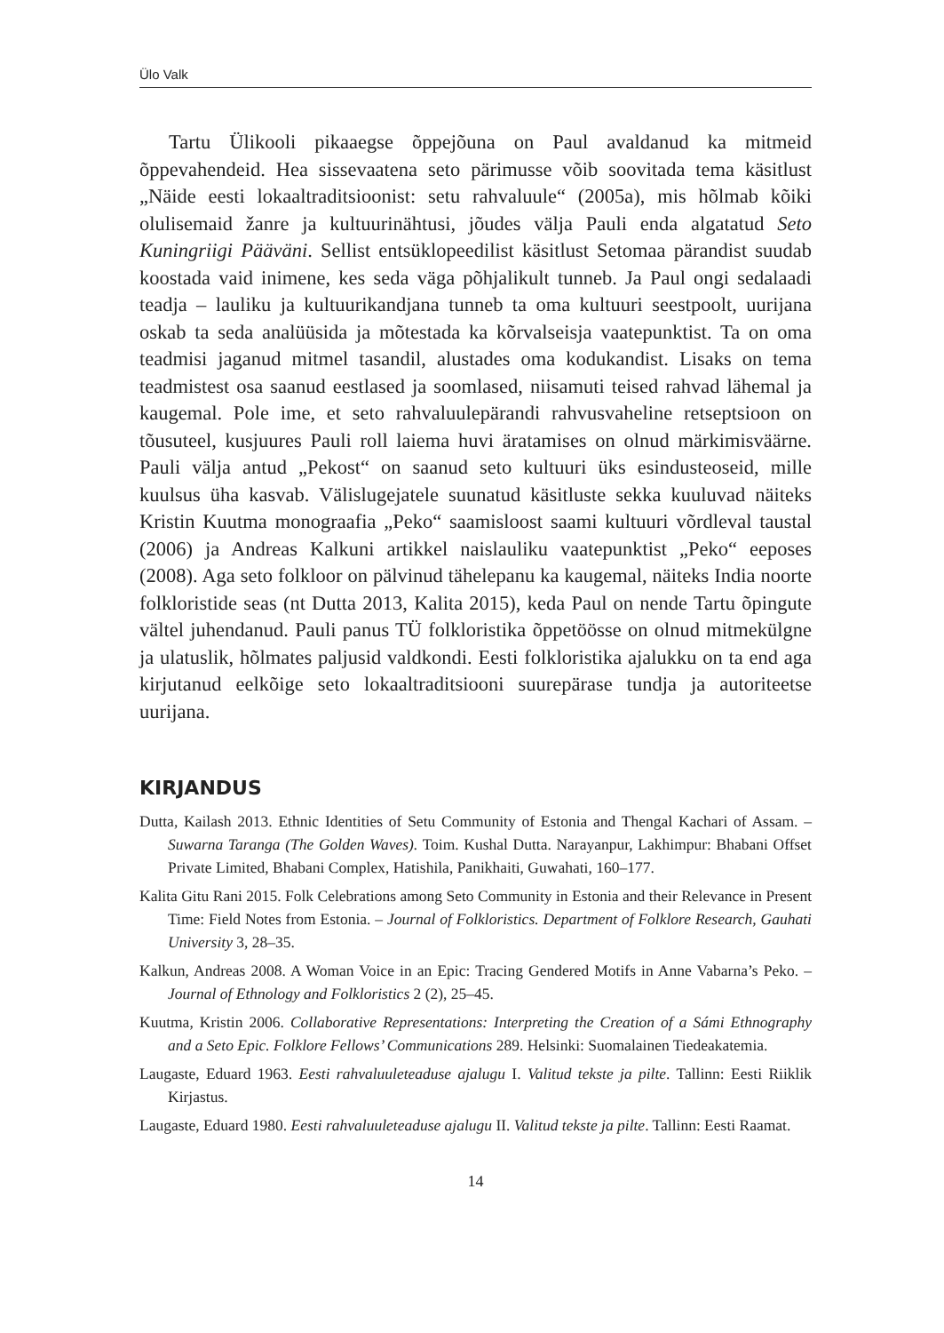Ülo Valk
Tartu Ülikooli pikaaegse õppejõuna on Paul avaldanud ka mitmeid õppevahendeid. Hea sissevaatena seto pärimusse võib soovitada tema käsitlust „Näide eesti lokaaltraditsioonist: setu rahvaluule“ (2005a), mis hõlmab kõiki olulisemaid žanre ja kultuurinähtusi, jõudes välja Pauli enda algatatud Seto Kuningriigi Pääväni. Sellist entsüklopeedilist käsitlust Setomaa pärandist suudab koostada vaid inimene, kes seda väga põhjalikult tunneb. Ja Paul ongi sedalaadi teadja – lauliku ja kultuurikandjana tunneb ta oma kultuuri seestpoolt, uurijana oskab ta seda analüüsida ja mõtestada ka kõrvalseisja vaatepunktist. Ta on oma teadmisi jaganud mitmel tasandil, alustades oma kodukandist. Lisaks on tema teadmistest osa saanud eestlased ja soomlased, niisamuti teised rahvad lähemal ja kaugemal. Pole ime, et seto rahvaluulepärandi rahvusvaheline retseptsioon on tõusuteel, kusjuures Pauli roll laiema huvi äratamises on olnud märkimisväärne. Pauli välja antud „Pekost“ on saanud seto kultuuri üks esindusteoseid, mille kuulsus üha kasvab. Välislugejatele suunatud käsitluste sekka kuuluvad näiteks Kristin Kuutma monograafia „Peko“ saamisloost saami kultuuri võrdleval taustal (2006) ja Andreas Kalkuni artikkel naislauliku vaatepunktist „Peko“ eeposes (2008). Aga seto folkloor on pälvinud tähelepanu ka kaugemal, näiteks India noorte folkloristide seas (nt Dutta 2013, Kalita 2015), keda Paul on nende Tartu õpingute vältel juhendanud. Pauli panus TÜ folkloristika õppetöösse on olnud mitmekülgne ja ulatuslik, hõlmates paljusid valdkondi. Eesti folkloristika ajalukku on ta end aga kirjutanud eelkõige seto lokaaltraditsiooni suurepärase tundja ja autoriteetse uurijana.
KIRJANDUS
Dutta, Kailash 2013. Ethnic Identities of Setu Community of Estonia and Thengal Kachari of Assam. – Suwarna Taranga (The Golden Waves). Toim. Kushal Dutta. Narayanpur, Lakhimpur: Bhabani Offset Private Limited, Bhabani Complex, Hatishila, Panikhaiti, Guwahati, 160–177.
Kalita Gitu Rani 2015. Folk Celebrations among Seto Community in Estonia and their Relevance in Present Time: Field Notes from Estonia. – Journal of Folkloristics. Department of Folklore Research, Gauhati University 3, 28–35.
Kalkun, Andreas 2008. A Woman Voice in an Epic: Tracing Gendered Motifs in Anne Vabarna’s Peko. – Journal of Ethnology and Folkloristics 2 (2), 25–45.
Kuutma, Kristin 2006. Collaborative Representations: Interpreting the Creation of a Sámi Ethnography and a Seto Epic. Folklore Fellows’ Communications 289. Helsinki: Suomalainen Tiedeakatemia.
Laugaste, Eduard 1963. Eesti rahvaluuleteaduse ajalugu I. Valitud tekste ja pilte. Tallinn: Eesti Riiklik Kirjastus.
Laugaste, Eduard 1980. Eesti rahvaluuleteaduse ajalugu II. Valitud tekste ja pilte. Tallinn: Eesti Raamat.
14